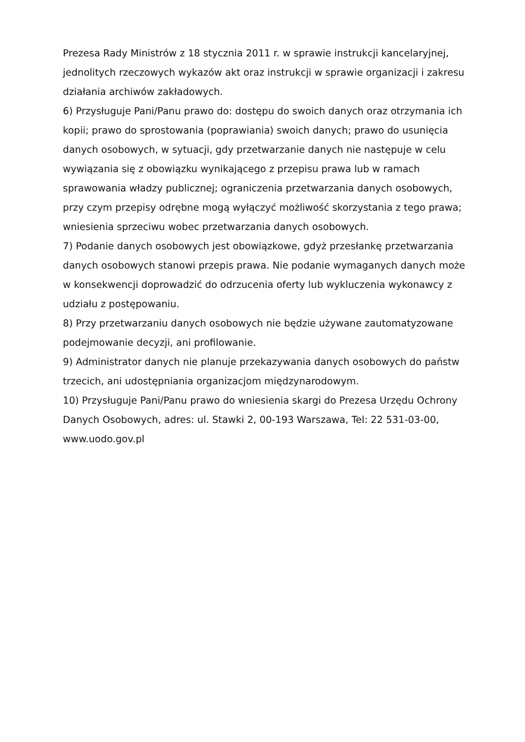Prezesa Rady Ministrów z 18 stycznia 2011 r. w sprawie instrukcji kancelaryjnej, jednolitych rzeczowych wykazów akt oraz instrukcji w sprawie organizacji i zakresu działania archiwów zakładowych.
6) Przysługuje Pani/Panu prawo do: dostępu do swoich danych oraz otrzymania ich kopii; prawo do sprostowania (poprawiania) swoich danych; prawo do usunięcia danych osobowych, w sytuacji, gdy przetwarzanie danych nie następuje w celu wywiązania się z obowiązku wynikającego z przepisu prawa lub w ramach sprawowania władzy publicznej; ograniczenia przetwarzania danych osobowych, przy czym przepisy odrębne mogą wyłączyć możliwość skorzystania z tego prawa; wniesienia sprzeciwu wobec przetwarzania danych osobowych.
7) Podanie danych osobowych jest obowiązkowe, gdyż przesłankę przetwarzania danych osobowych stanowi przepis prawa. Nie podanie wymaganych danych może w konsekwencji doprowadzić do odrzucenia oferty lub wykluczenia wykonawcy z udziału z postępowaniu.
8) Przy przetwarzaniu danych osobowych nie będzie używane zautomatyzowane podejmowanie decyzji, ani profilowanie.
9) Administrator danych nie planuje przekazywania danych osobowych do państw trzecich, ani udostępniania organizacjom międzynarodowym.
10) Przysługuje Pani/Panu prawo do wniesienia skargi do Prezesa Urzędu Ochrony Danych Osobowych, adres: ul. Stawki 2, 00-193 Warszawa, Tel: 22 531-03-00, www.uodo.gov.pl